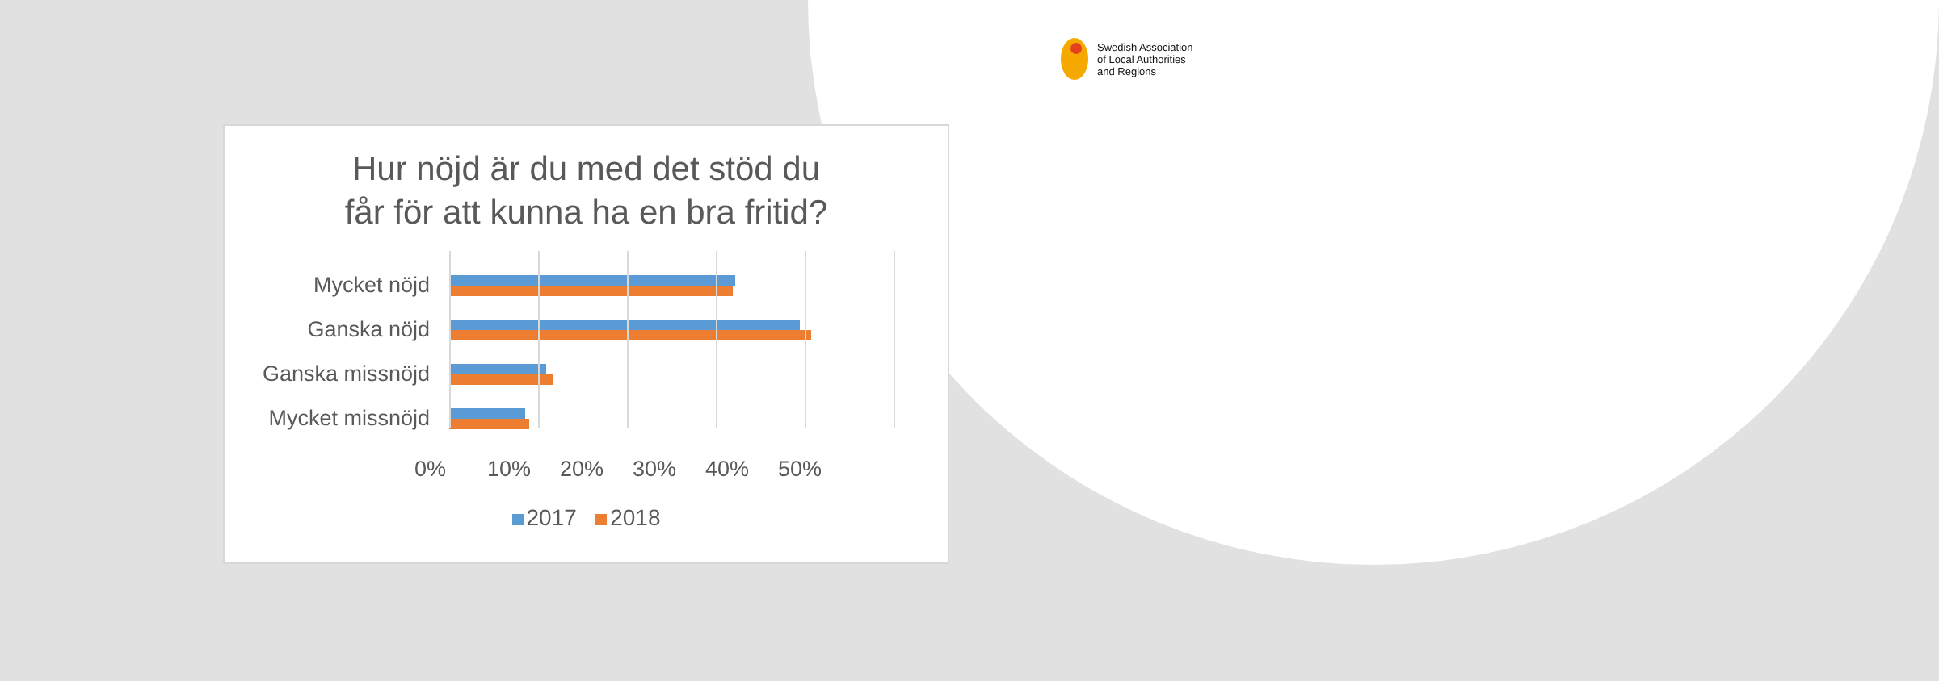Swedish Association
of Local Authorities
and Regions
Hur nöjd är du med det stöd du
får för att kunna ha en bra fritid?
Mycket nöjd
Ganska nöjd
Ganska missnöjd
Mycket missnöjd
0% 10% 20% 30% 40% 50%
2017 2018